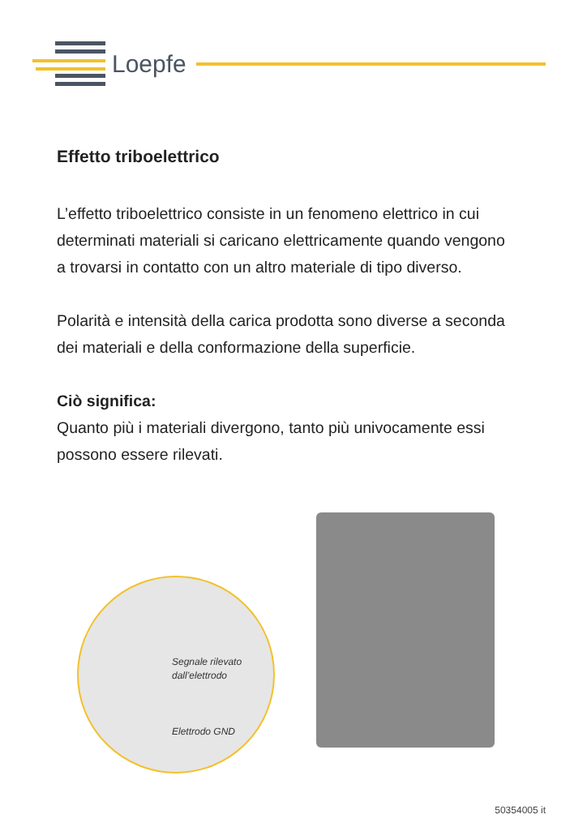Loepfe
Effetto triboelettrico
L’effetto triboelettrico consiste in un fenomeno elettrico in cui determinati materiali si caricano elettricamente quando vengono a trovarsi in contatto con un altro materiale di tipo diverso.
Polarità e intensità della carica prodotta sono diverse a seconda dei materiali e della conformazione della superficie.
Ciò significa:
Quanto più i materiali divergono, tanto più univocamente essi possono essere rilevati.
Segnale rilevato
dall’elettrodo
Elettrodo GND
50354005 it